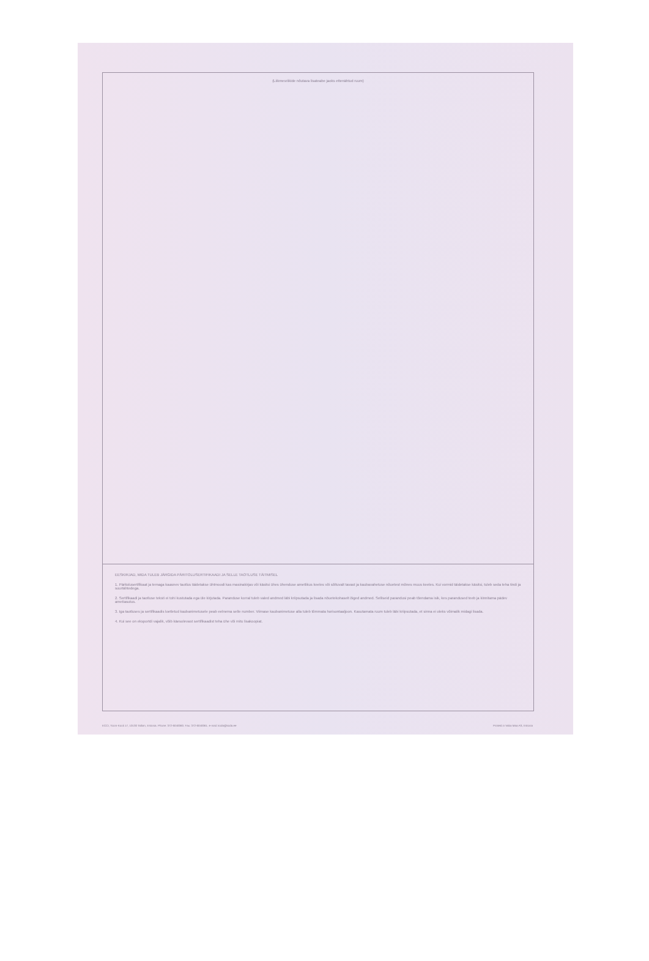(Liikmesriikide nõutava lisateabe jaoks ettenähtud ruum)
EESKIRJAD, MIDA TULEB JÄRGIDA PÄRITOLUSERTIFIKAADI JA SELLE TAOTLUSE TÄITMISEL
1. Päritolusertifikaat ja temaga kaasnev taotlus täidetakse ühtmoodi kas masinakirjas või käsitsi ühes ühenduse ametlikus keeles või sõltuvalt tavast ja kaubavahetuse nõuetest mõnes muus keeles. Kui vormid täidetakse käsitsi, tuleb seda teha tindi ja suurtähtedega.
2. Sertifikaadi ja taotluse teksti ei tohi kustutada ega üle kirjutada. Paranduse korral tuleb valed andmed läbi kriipsutada ja lisada nõuetekohaselt õiged andmed. Selliseid parandusi peab tõendama isik, kes parandused teeb ja kinnitama pädev ametiasutus.
3. Iga taotluses ja sertifikaadis loetletud kaubanimetusele peab eelnema selle number. Viimase kaubanimetuse alla tuleb tõmmata horisontaaljoon. Kasutamata ruum tuleb läbi kriipsutada, et sinna ei oleks võimalik midagi lisada.
4. Kui see on eksportdi vajalik, võib käesolevast sertifikaadist teha ühe või mitu lisakoopiat.
ECCI, Toom-Kooli 17, 10130 Tallinn, Estonia. Phone: 372-6040060. Fax: 372-6040061. e-mail: koda@koda.ee Printed in Vaba Maa AS, Estonia